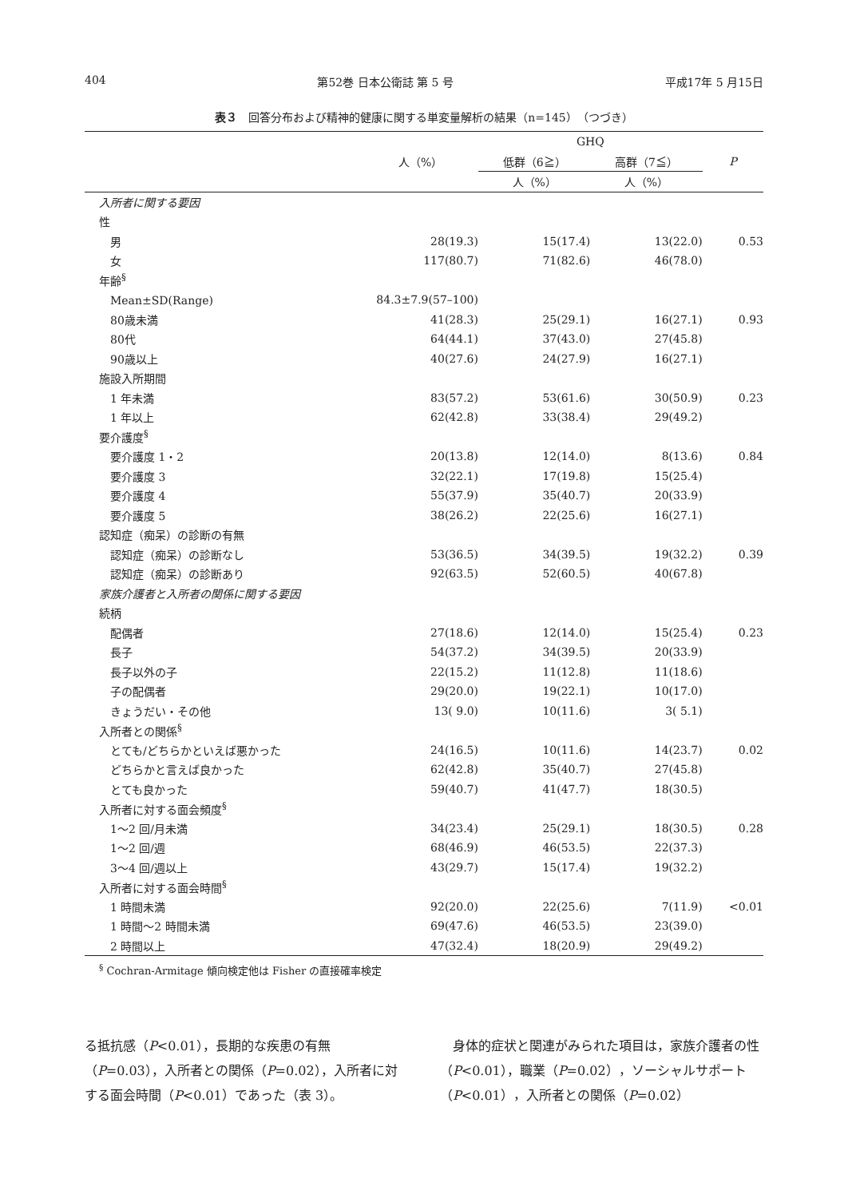404 第52巻 日本公衛誌 第 5 号 平成17年 5 月15日
表３　回答分布および精神的健康に関する単変量解析の結果（n=145）（つづき）
| | | GHQ | | |
| --- | --- | --- | --- | --- |
| | 人（%） | 低群（6≧） | 高群（7≦） | P |
| | | 人（%） | 人（%） | |
| 入所者に関する要因 | | | | |
| 性 | | | | |
| 男 | 28(19.3) | 15(17.4) | 13(22.0) | 0.53 |
| 女 | 117(80.7) | 71(82.6) | 46(78.0) | |
| 年齢<sup>§</sup> | | | | |
| Mean±SD(Range) | 84.3±7.9(57–100) | | | |
| 80歳未満 | 41(28.3) | 25(29.1) | 16(27.1) | 0.93 |
| 80代 | 64(44.1) | 37(43.0) | 27(45.8) | |
| 90歳以上 | 40(27.6) | 24(27.9) | 16(27.1) | |
| 施設入所期間 | | | | |
| 1 年未満 | 83(57.2) | 53(61.6) | 30(50.9) | 0.23 |
| 1 年以上 | 62(42.8) | 33(38.4) | 29(49.2) | |
| 要介護度<sup>§</sup> | | | | |
| 要介護度 1・2 | 20(13.8) | 12(14.0) | 8(13.6) | 0.84 |
| 要介護度 3 | 32(22.1) | 17(19.8) | 15(25.4) | |
| 要介護度 4 | 55(37.9) | 35(40.7) | 20(33.9) | |
| 要介護度 5 | 38(26.2) | 22(25.6) | 16(27.1) | |
| 認知症（痴呆）の診断の有無 | | | | |
| 認知症（痴呆）の診断なし | 53(36.5) | 34(39.5) | 19(32.2) | 0.39 |
| 認知症（痴呆）の診断あり | 92(63.5) | 52(60.5) | 40(67.8) | |
| 家族介護者と入所者の関係に関する要因 | | | | |
| 続柄 | | | | |
| 配偶者 | 27(18.6) | 12(14.0) | 15(25.4) | 0.23 |
| 長子 | 54(37.2) | 34(39.5) | 20(33.9) | |
| 長子以外の子 | 22(15.2) | 11(12.8) | 11(18.6) | |
| 子の配偶者 | 29(20.0) | 19(22.1) | 10(17.0) | |
| きょうだい・その他 | 13( 9.0) | 10(11.6) | 3( 5.1) | |
| 入所者との関係<sup>§</sup> | | | | |
| とても/どちらかといえば悪かった | 24(16.5) | 10(11.6) | 14(23.7) | 0.02 |
| どちらかと言えば良かった | 62(42.8) | 35(40.7) | 27(45.8) | |
| とても良かった | 59(40.7) | 41(47.7) | 18(30.5) | |
| 入所者に対する面会頻度<sup>§</sup> | | | | |
| 1～2 回/月未満 | 34(23.4) | 25(29.1) | 18(30.5) | 0.28 |
| 1～2 回/週 | 68(46.9) | 46(53.5) | 22(37.3) | |
| 3～4 回/週以上 | 43(29.7) | 15(17.4) | 19(32.2) | |
| 入所者に対する面会時間<sup>§</sup> | | | | |
| 1 時間未満 | 92(20.0) | 22(25.6) | 7(11.9) | <0.01 |
| 1 時間～2 時間未満 | 69(47.6) | 46(53.5) | 23(39.0) | |
| 2 時間以上 | 47(32.4) | 18(20.9) | 29(49.2) | |
<sup>§</sup> Cochran-Armitage 傾向検定他は Fisher の直接確率検定
る抵抗感（P<0.01），長期的な疾患の有無（P=0.03），入所者との関係（P=0.02），入所者に対する面会時間（P<0.01）であった（表 3）。
　身体的症状と関連がみられた項目は，家族介護者の性（P<0.01），職業（P=0.02），ソーシャルサポート（P<0.01），入所者との関係（P=0.02）